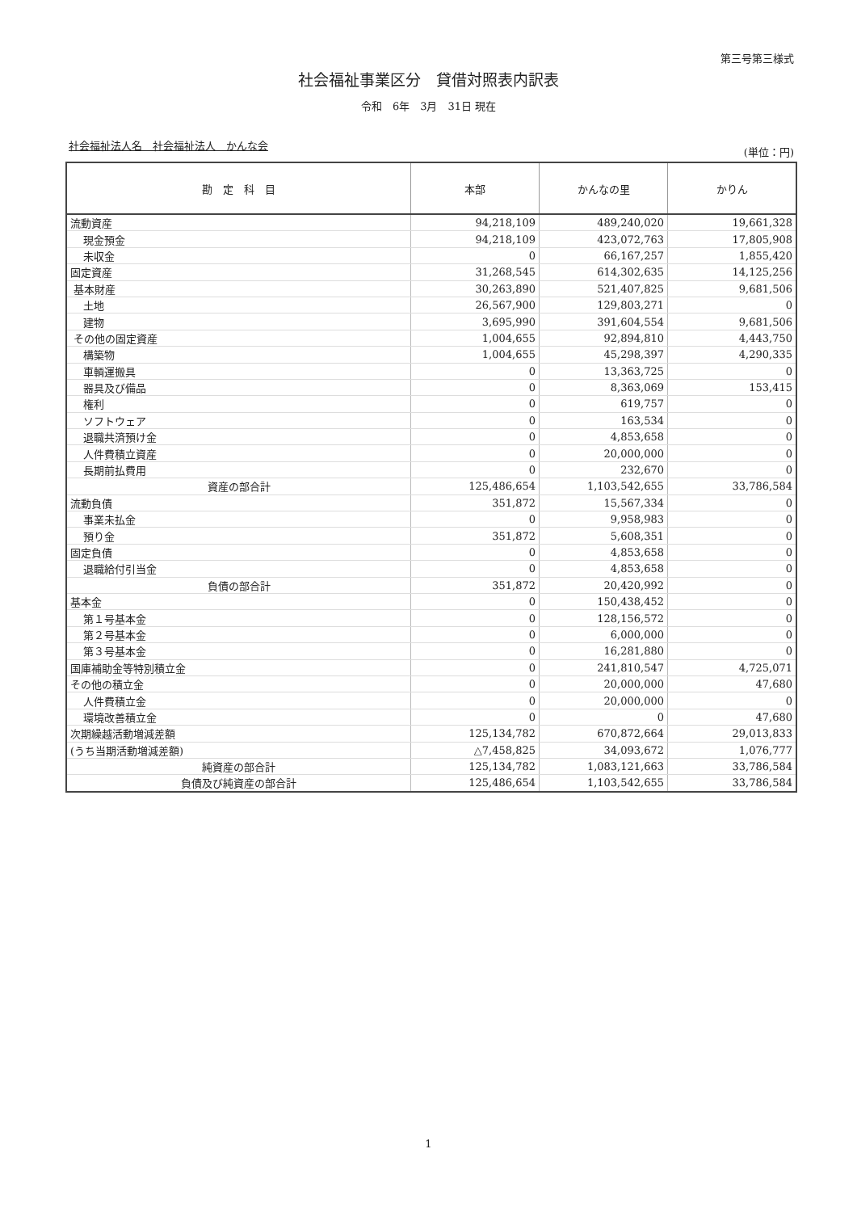第三号第三様式
社会福祉事業区分　貸借対照表内訳表
令和　6年　3月　31日 現在
社会福祉法人名　社会福祉法人　かんな会
(単位：円)
| 勘 定 科 目 | 本部 | かんなの里 | かりん |
| --- | --- | --- | --- |
| 流動資産 | 94,218,109 | 489,240,020 | 19,661,328 |
| 現金預金 | 94,218,109 | 423,072,763 | 17,805,908 |
| 未収金 | 0 | 66,167,257 | 1,855,420 |
| 固定資産 | 31,268,545 | 614,302,635 | 14,125,256 |
| 基本財産 | 30,263,890 | 521,407,825 | 9,681,506 |
| 土地 | 26,567,900 | 129,803,271 | 0 |
| 建物 | 3,695,990 | 391,604,554 | 9,681,506 |
| その他の固定資産 | 1,004,655 | 92,894,810 | 4,443,750 |
| 構築物 | 1,004,655 | 45,298,397 | 4,290,335 |
| 車輌運搬具 | 0 | 13,363,725 | 0 |
| 器具及び備品 | 0 | 8,363,069 | 153,415 |
| 権利 | 0 | 619,757 | 0 |
| ソフトウェア | 0 | 163,534 | 0 |
| 退職共済預け金 | 0 | 4,853,658 | 0 |
| 人件費積立資産 | 0 | 20,000,000 | 0 |
| 長期前払費用 | 0 | 232,670 | 0 |
| 資産の部合計 | 125,486,654 | 1,103,542,655 | 33,786,584 |
| 流動負債 | 351,872 | 15,567,334 | 0 |
| 事業未払金 | 0 | 9,958,983 | 0 |
| 預り金 | 351,872 | 5,608,351 | 0 |
| 固定負債 | 0 | 4,853,658 | 0 |
| 退職給付引当金 | 0 | 4,853,658 | 0 |
| 負債の部合計 | 351,872 | 20,420,992 | 0 |
| 基本金 | 0 | 150,438,452 | 0 |
| 第１号基本金 | 0 | 128,156,572 | 0 |
| 第２号基本金 | 0 | 6,000,000 | 0 |
| 第３号基本金 | 0 | 16,281,880 | 0 |
| 国庫補助金等特別積立金 | 0 | 241,810,547 | 4,725,071 |
| その他の積立金 | 0 | 20,000,000 | 47,680 |
| 人件費積立金 | 0 | 20,000,000 | 0 |
| 環境改善積立金 | 0 | 0 | 47,680 |
| 次期繰越活動増減差額 | 125,134,782 | 670,872,664 | 29,013,833 |
| (うち当期活動増減差額) | △7,458,825 | 34,093,672 | 1,076,777 |
| 純資産の部合計 | 125,134,782 | 1,083,121,663 | 33,786,584 |
| 負債及び純資産の部合計 | 125,486,654 | 1,103,542,655 | 33,786,584 |
1